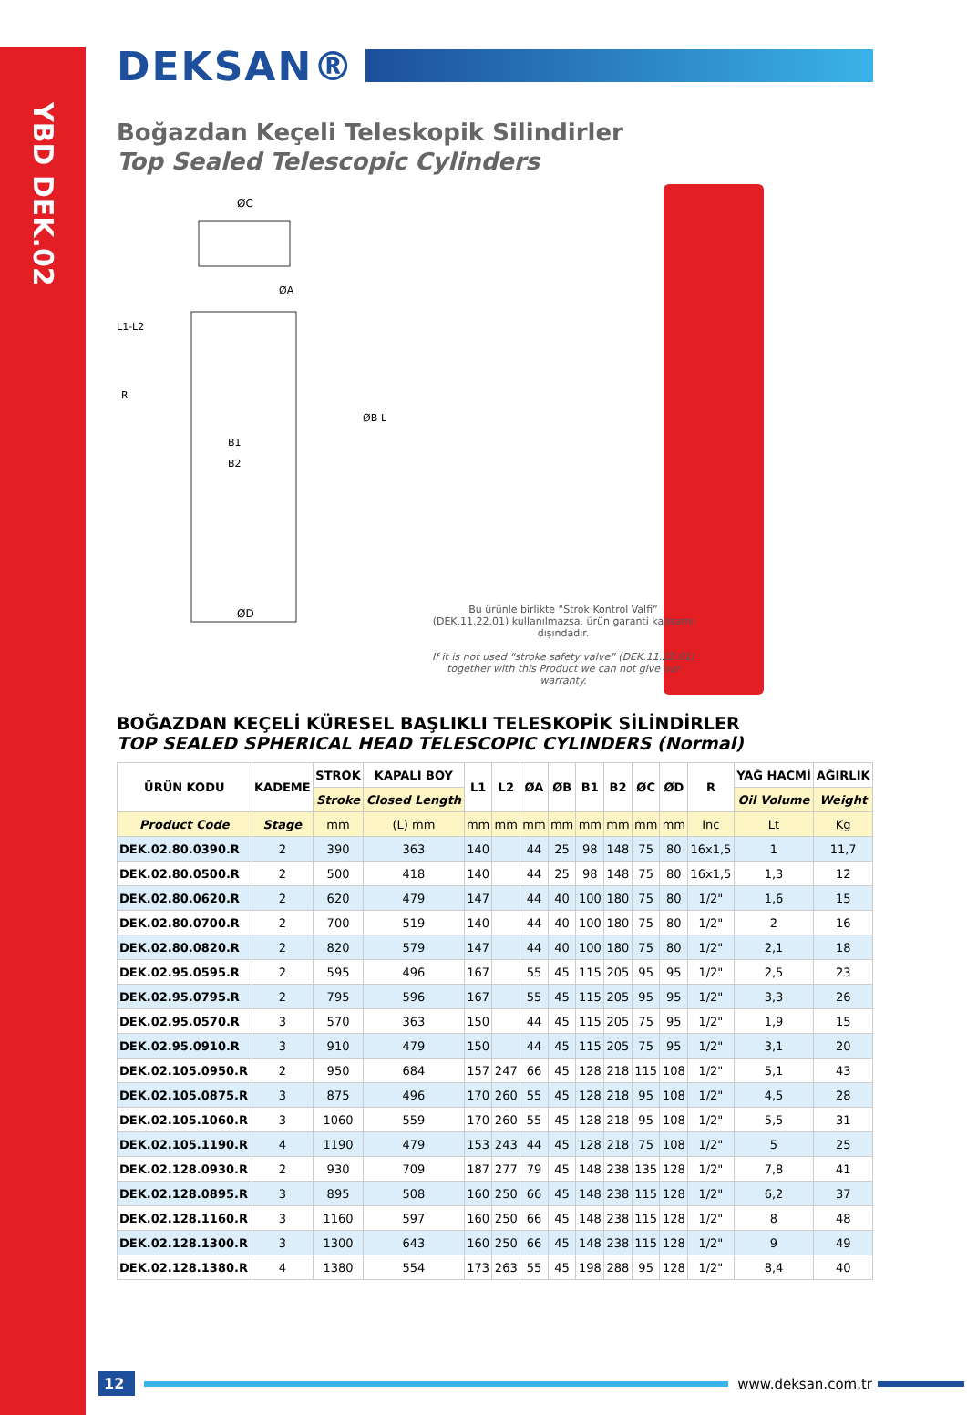YBD DEK.02
DEKSAN®
Boğazdan Keçeli Teleskopik Silindirler
Top Sealed Telescopic Cylinders
ØC
ØD
B1
B2
R
ØA
ØB
L
L1-L2
Bu ürünle birlikte “Strok Kontrol Valfi” (DEK.11.22.01) kullanılmazsa, ürün garanti kapsamı dışındadır.
If it is not used “stroke safety valve” (DEK.11.22.01) together with this Product we can not give our warranty.
BOĞAZDAN KEÇELİ KÜRESEL BAŞLIKLI TELESKOPİK SİLİNDİRLER
TOP SEALED SPHERICAL HEAD TELESCOPIC CYLINDERS (Normal)
| ÜRÜN KODU | KADEME | STROK | KAPALI BOY | L1 | L2 | ØA | ØB | B1 | B2 | ØC | ØD | R | YAĞ HACMİ | AĞIRLIK |
| --- | --- | --- | --- | --- | --- | --- | --- | --- | --- | --- | --- | --- | --- | --- |
| | | Stroke | Closed Length | | | | | | | | | | Oil Volume | Weight |
| Product Code | Stage | mm | (L) mm | mm | mm | mm | mm | mm | mm | mm | mm | Inc | Lt | Kg |
| DEK.02.80.0390.R | 2 | 390 | 363 | 140 | | 44 | 25 | 98 | 148 | 75 | 80 | 16x1,5 | 1 | 11,7 |
| DEK.02.80.0500.R | 2 | 500 | 418 | 140 | | 44 | 25 | 98 | 148 | 75 | 80 | 16x1,5 | 1,3 | 12 |
| DEK.02.80.0620.R | 2 | 620 | 479 | 147 | | 44 | 40 | 100 | 180 | 75 | 80 | 1/2" | 1,6 | 15 |
| DEK.02.80.0700.R | 2 | 700 | 519 | 140 | | 44 | 40 | 100 | 180 | 75 | 80 | 1/2" | 2 | 16 |
| DEK.02.80.0820.R | 2 | 820 | 579 | 147 | | 44 | 40 | 100 | 180 | 75 | 80 | 1/2" | 2,1 | 18 |
| DEK.02.95.0595.R | 2 | 595 | 496 | 167 | | 55 | 45 | 115 | 205 | 95 | 95 | 1/2" | 2,5 | 23 |
| DEK.02.95.0795.R | 2 | 795 | 596 | 167 | | 55 | 45 | 115 | 205 | 95 | 95 | 1/2" | 3,3 | 26 |
| DEK.02.95.0570.R | 3 | 570 | 363 | 150 | | 44 | 45 | 115 | 205 | 75 | 95 | 1/2" | 1,9 | 15 |
| DEK.02.95.0910.R | 3 | 910 | 479 | 150 | | 44 | 45 | 115 | 205 | 75 | 95 | 1/2" | 3,1 | 20 |
| DEK.02.105.0950.R | 2 | 950 | 684 | 157 | 247 | 66 | 45 | 128 | 218 | 115 | 108 | 1/2" | 5,1 | 43 |
| DEK.02.105.0875.R | 3 | 875 | 496 | 170 | 260 | 55 | 45 | 128 | 218 | 95 | 108 | 1/2" | 4,5 | 28 |
| DEK.02.105.1060.R | 3 | 1060 | 559 | 170 | 260 | 55 | 45 | 128 | 218 | 95 | 108 | 1/2" | 5,5 | 31 |
| DEK.02.105.1190.R | 4 | 1190 | 479 | 153 | 243 | 44 | 45 | 128 | 218 | 75 | 108 | 1/2" | 5 | 25 |
| DEK.02.128.0930.R | 2 | 930 | 709 | 187 | 277 | 79 | 45 | 148 | 238 | 135 | 128 | 1/2" | 7,8 | 41 |
| DEK.02.128.0895.R | 3 | 895 | 508 | 160 | 250 | 66 | 45 | 148 | 238 | 115 | 128 | 1/2" | 6,2 | 37 |
| DEK.02.128.1160.R | 3 | 1160 | 597 | 160 | 250 | 66 | 45 | 148 | 238 | 115 | 128 | 1/2" | 8 | 48 |
| DEK.02.128.1300.R | 3 | 1300 | 643 | 160 | 250 | 66 | 45 | 148 | 238 | 115 | 128 | 1/2" | 9 | 49 |
| DEK.02.128.1380.R | 4 | 1380 | 554 | 173 | 263 | 55 | 45 | 198 | 288 | 95 | 128 | 1/2" | 8,4 | 40 |
12
www.deksan.com.tr